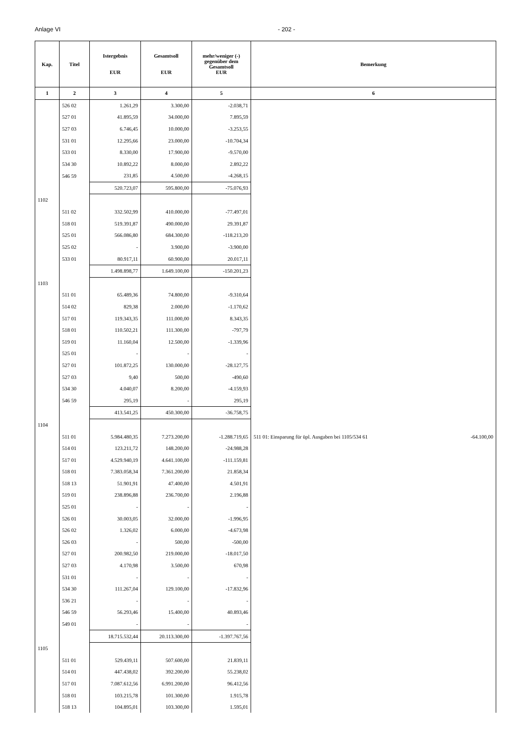Anlage VI - 202 -
| Kap. | Titel | Istergebnis EUR | Gesamtsoll EUR | mehr/weniger (-) gegenüber dem Gesamtsoll EUR | Bemerkung |
| --- | --- | --- | --- | --- | --- |
| 1 | 2 | 3 | 4 | 5 | 6 |
| | 526 02 | 1.261,29 | 3.300,00 | -2.038,71 | |
| | 527 01 | 41.895,59 | 34.000,00 | 7.895,59 | |
| | 527 03 | 6.746,45 | 10.000,00 | -3.253,55 | |
| | 531 01 | 12.295,66 | 23.000,00 | -10.704,34 | |
| | 533 01 | 8.330,00 | 17.900,00 | -9.570,00 | |
| | 534 30 | 10.892,22 | 8.000,00 | 2.892,22 | |
| | 546 59 | 231,85 | 4.500,00 | -4.268,15 | |
| | | 520.723,07 | 595.800,00 | -75.076,93 | |
| 1102 | | | | | |
| | 511 02 | 332.502,99 | 410.000,00 | -77.497,01 | |
| | 518 01 | 519.391,87 | 490.000,00 | 29.391,87 | |
| | 525 01 | 566.086,80 | 684.300,00 | -118.213,20 | |
| | 525 02 | - | 3.900,00 | -3.900,00 | |
| | 533 01 | 80.917,11 | 60.900,00 | 20.017,11 | |
| | | 1.498.898,77 | 1.649.100,00 | -150.201,23 | |
| 1103 | | | | | |
| | 511 01 | 65.489,36 | 74.800,00 | -9.310,64 | |
| | 514 02 | 829,38 | 2.000,00 | -1.170,62 | |
| | 517 01 | 119.343,35 | 111.000,00 | 8.343,35 | |
| | 518 01 | 110.502,21 | 111.300,00 | -797,79 | |
| | 519 01 | 11.160,04 | 12.500,00 | -1.339,96 | |
| | 525 01 | - | - | - | |
| | 527 01 | 101.872,25 | 130.000,00 | -28.127,75 | |
| | 527 03 | 9,40 | 500,00 | -490,60 | |
| | 534 30 | 4.040,07 | 8.200,00 | -4.159,93 | |
| | 546 59 | 295,19 | - | 295,19 | |
| | | 413.541,25 | 450.300,00 | -36.758,75 | |
| 1104 | | | | | |
| | 511 01 | 5.984.480,35 | 7.273.200,00 | -1.288.719,65 | 511 01: Einsparung für üpl. Ausgaben bei 1105/534 61 -64.100,00 |
| | 514 01 | 123.211,72 | 148.200,00 | -24.988,28 | |
| | 517 01 | 4.529.940,19 | 4.641.100,00 | -111.159,81 | |
| | 518 01 | 7.383.058,34 | 7.361.200,00 | 21.858,34 | |
| | 518 13 | 51.901,91 | 47.400,00 | 4.501,91 | |
| | 519 01 | 238.896,88 | 236.700,00 | 2.196,88 | |
| | 525 01 | - | - | - | |
| | 526 01 | 30.003,05 | 32.000,00 | -1.996,95 | |
| | 526 02 | 1.326,02 | 6.000,00 | -4.673,98 | |
| | 526 03 | - | 500,00 | -500,00 | |
| | 527 01 | 200.982,50 | 219.000,00 | -18.017,50 | |
| | 527 03 | 4.170,98 | 3.500,00 | 670,98 | |
| | 531 01 | - | - | - | |
| | 534 30 | 111.267,04 | 129.100,00 | -17.832,96 | |
| | 536 21 | - | - | - | |
| | 546 59 | 56.293,46 | 15.400,00 | 40.893,46 | |
| | 549 01 | - | - | - | |
| | | 18.715.532,44 | 20.113.300,00 | -1.397.767,56 | |
| 1105 | | | | | |
| | 511 01 | 529.439,11 | 507.600,00 | 21.839,11 | |
| | 514 01 | 447.438,02 | 392.200,00 | 55.238,02 | |
| | 517 01 | 7.087.612,56 | 6.991.200,00 | 96.412,56 | |
| | 518 01 | 103.215,78 | 101.300,00 | 1.915,78 | |
| | 518 13 | 104.895,01 | 103.300,00 | 1.595,01 | |